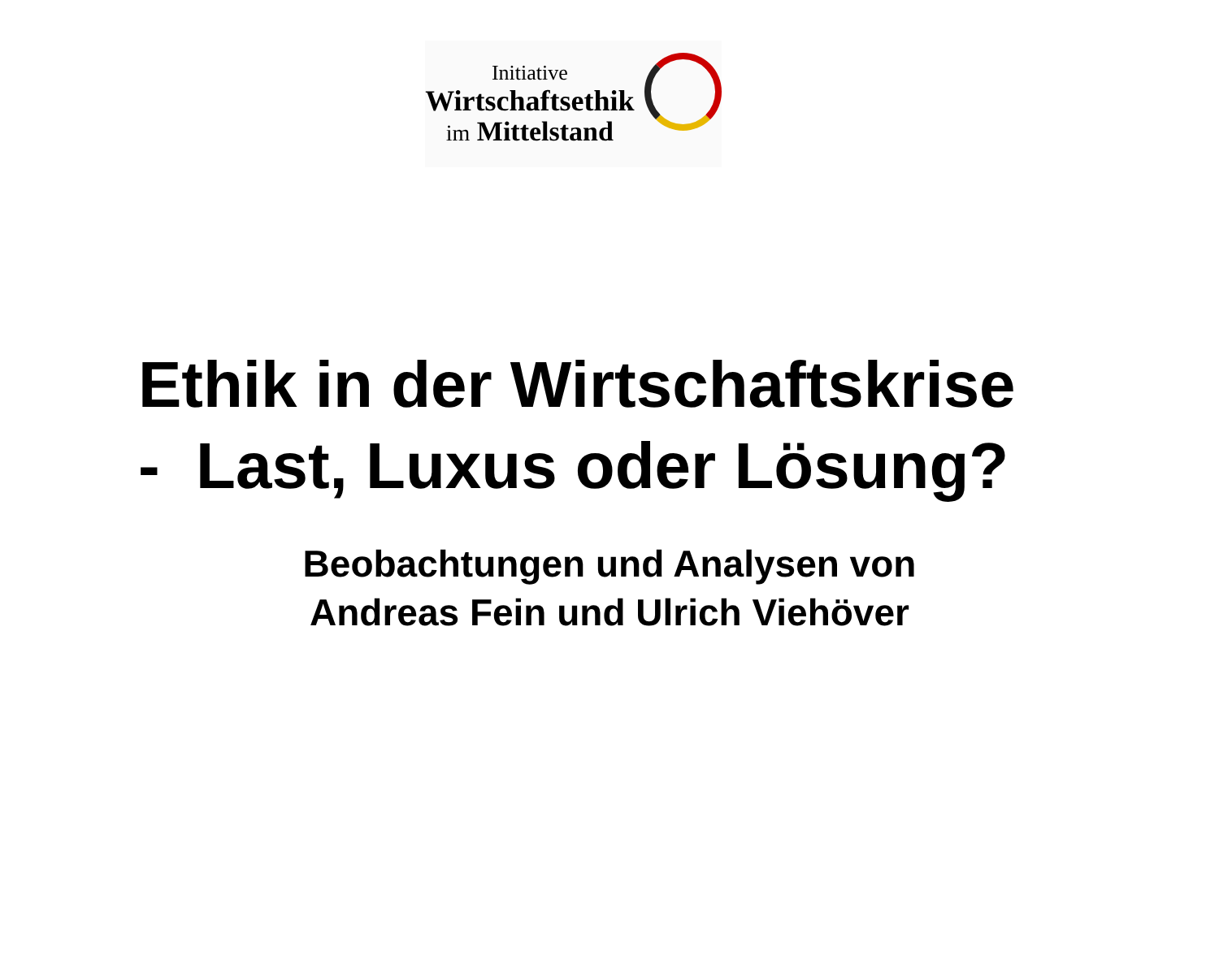Initiative
Wirtschaftsethik
im Mittelstand
Ethik in der Wirtschaftskrise
- Last, Luxus oder Lösung?
Beobachtungen und Analysen von
Andreas Fein und Ulrich Viehöver